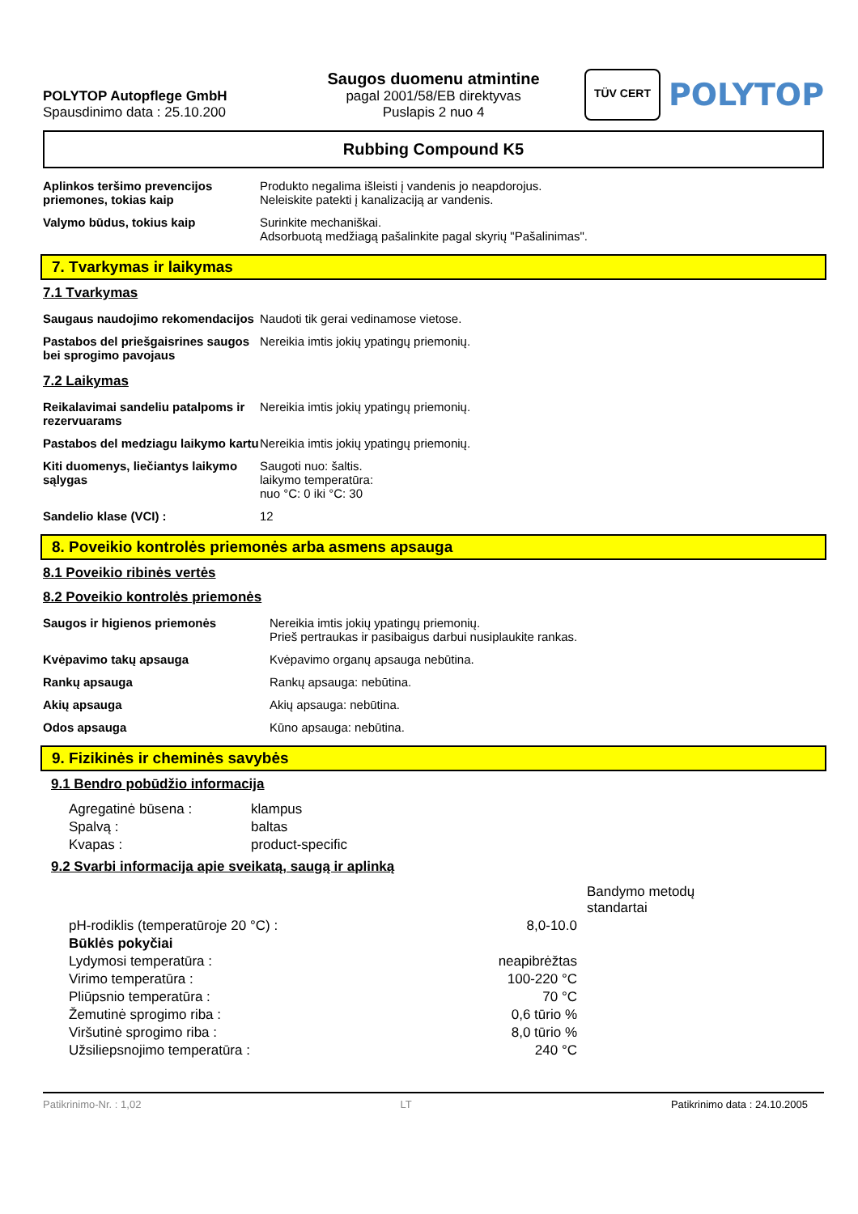POLYTOP Autopflege GmbH
Spausdinimo data : 25.10.200
Saugos duomenu atmintine
pagal 2001/58/EB direktyvas
Puslapis 2 nuo 4
TÜV CERT
POLYTOP
Rubbing Compound K5
| Aplinkos teršimo prevencijos priemones, tokias kaip | Produkto negalima išleisti į vandenis jo neapdorojus. Neleiskite patekti į kanalizaciją ar vandenis. |
| Valymo būdus, tokius kaip | Surinkite mechaniškai. Adsorbuotą medžiagą pašalinkite pagal skyrių "Pašalinimas". |
7. Tvarkymas ir laikymas
7.1 Tvarkymas
| Saugaus naudojimo rekomendacijos | Naudoti tik gerai vedinamose vietose. |
| Pastabos del priešgaisrines saugos bei sprogimo pavojaus | Nereikia imtis jokių ypatingų priemonių. |
7.2 Laikymas
| Reikalavimai sandeliu patalpoms ir rezervuarams | Nereikia imtis jokių ypatingų priemonių. |
| Pastabos del medziagu laikymo kartu | Nereikia imtis jokių ypatingų priemonių. |
| Kiti duomenys, liečiantys laikymo sąlygas | Saugoti nuo: šaltis. laikymo temperatūra: nuo °C: 0 iki °C: 30 |
| Sandelio klase (VCI) : | 12 |
8. Poveikio kontrolės priemonės arba asmens apsauga
8.1 Poveikio ribinės vertės
8.2 Poveikio kontrolės priemonės
| Saugos ir higienos priemonės | Nereikia imtis jokių ypatingų priemonių. Prieš pertraukas ir pasibaigus darbui nusiplaukite rankas. |
| Kvėpavimo takų apsauga | Kvėpavimo organų apsauga nebūtina. |
| Rankų apsauga | Rankų apsauga: nebūtina. |
| Akių apsauga | Akių apsauga: nebūtina. |
| Odos apsauga | Kūno apsauga: nebūtina. |
9. Fizikinės ir cheminės savybės
9.1 Bendro pobūdžio informacija
| Agregatinė būsena : | klampus |
| Spalvą : | baltas |
| Kvapas : | product-specific |
9.2 Svarbi informacija apie sveikatą, saugą ir aplinką
| | | Bandymo metodų standartai |
| pH-rodiklis (temperatūroje 20 °C) : | 8,0-10.0 | |
| Būklės pokyčiai | | |
| Lydymosi temperatūra : | neapibrėžtas | |
| Virimo temperatūra : | 100-220 °C | |
| Pliūpsnio temperatūra : | 70 °C | |
| Žemutinė sprogimo riba : | 0,6 tūrio % | |
| Viršutinė sprogimo riba : | 8,0 tūrio % | |
| Užsiliepsnojimo temperatūra : | 240 °C | |
Patikrinimo-Nr. : 1,02 LT Patikrinimo data : 24.10.2005